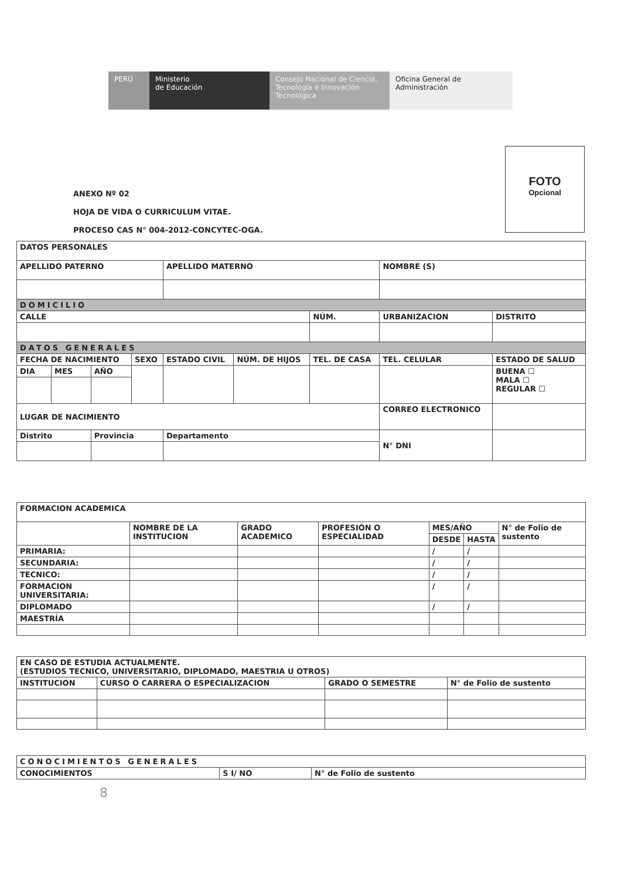PERÚ Ministerio
de Educación
Consejo Nacional de Ciencia, Tecnología e Innovación Tecnológica
Oficina General de
Administración
ANEXO Nº 02
HOJA DE VIDA O CURRICULUM VITAE.
PROCESO CAS N° 004-2012-CONCYTEC-OGA.
FOTO
Opcional
| DATOS PERSONALES | | | | | | | | |
| APELLIDO PATERNO | | | | APELLIDO MATERNO | | | NOMBRE (S) | |
| DOMICILIO | | | | | | | | |
| CALLE | | | | | | NÚM. | URBANIZACION | DISTRITO |
| DATOS GENERALES | | | | | | | | |
| FECHA DE NACIMIENTO | | | SEXO | ESTADO CIVIL | NÚM. DE HIJOS | TEL. DE CASA | TEL. CELULAR | ESTADO DE SALUD |
| DIA | MES | AÑO | | | | | | BUENA ☐ MALA ☐ REGULAR ☐ |
| LUGAR DE NACIMIENTO | | | | | | | CORREO ELECTRONICO | |
| Distrito | | Provincia | | Departamento | | | N° DNI | |
| FORMACION ACADEMICA | | | | | | |
| | NOMBRE DE LA INSTITUCION | GRADO ACADEMICO | PROFESIÓN O ESPECIALIDAD | MES/AÑO | | N° de Folio de sustento |
| | | | | DESDE | HASTA | |
| PRIMARIA: | | | | / | / | |
| SECUNDARIA: | | | | / | / | |
| TECNICO: | | | | / | / | |
| FORMACION UNIVERSITARIA: | | | | / | / | |
| DIPLOMADO | | | | / | / | |
| MAESTRÍA | | | | | | |
| EN CASO DE ESTUDIA ACTUALMENTE. (ESTUDIOS TECNICO, UNIVERSITARIO, DIPLOMADO, MAESTRIA U OTROS) | | | |
| INSTITUCION | CURSO O CARRERA O ESPECIALIZACION | GRADO O SEMESTRE | N° de Folio de sustento |
| CONOCIMIENTOS GENERALES | | |
| CONOCIMIENTOS | S I/ NO | N° de Folio de sustento |
8